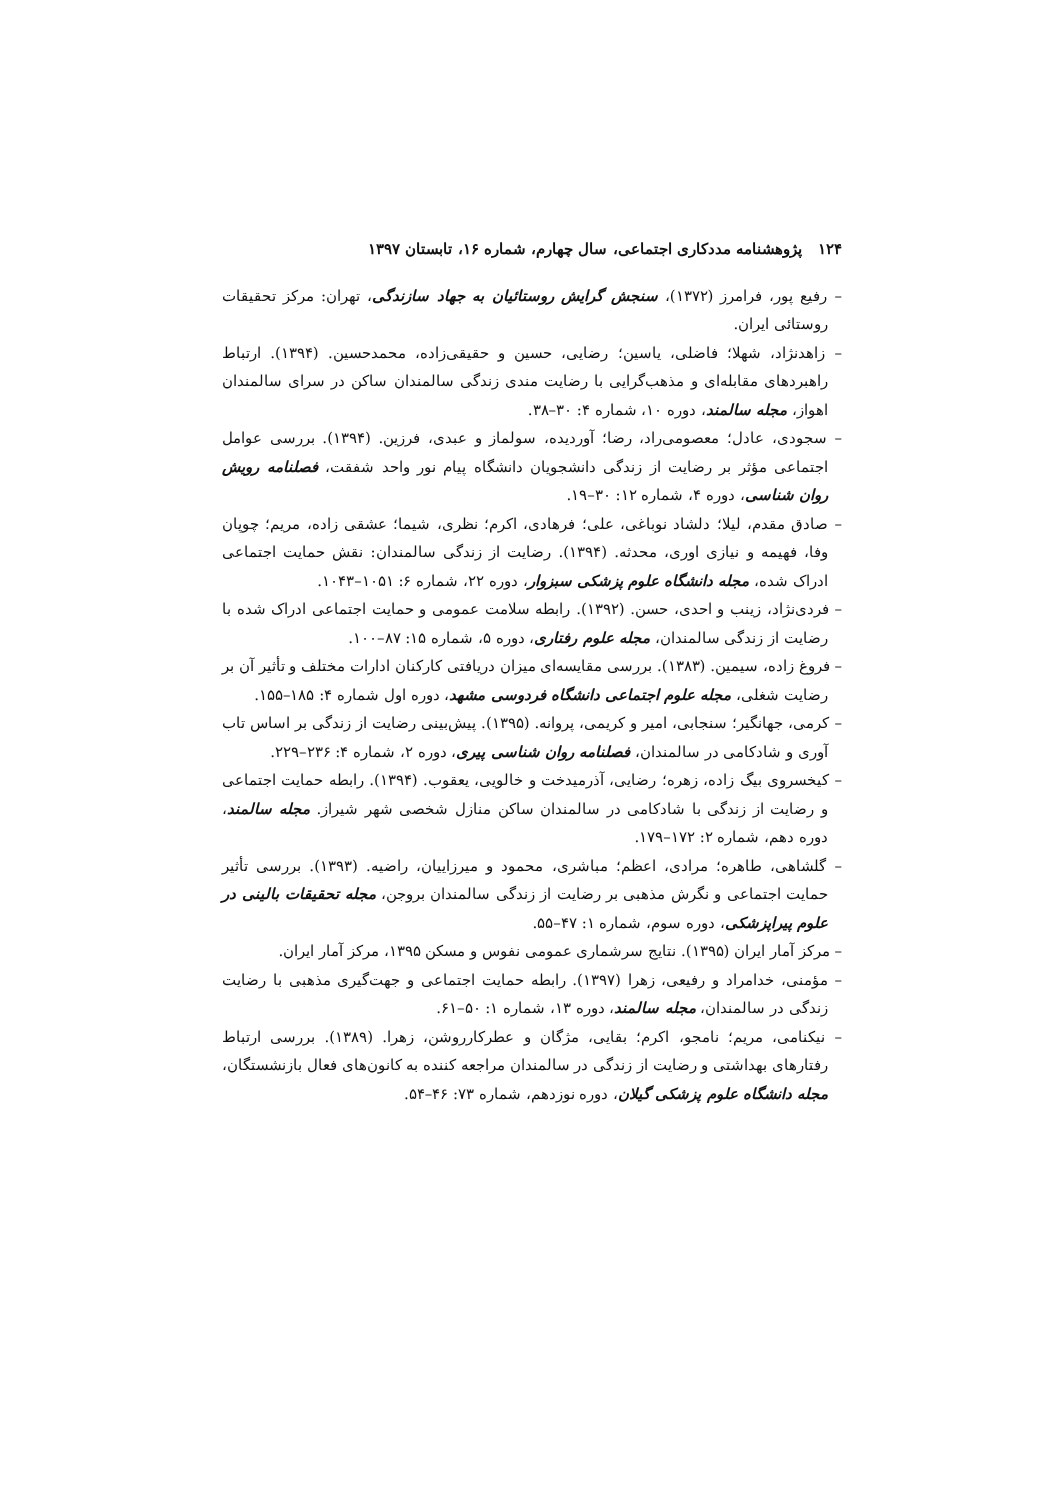۱۲۴پژوهشنامه مددکاری اجتماعی، سال چهارم، شماره ۱۶، تابستان ۱۳۹۷
– رفیع پور، فرامرز (۱۳۷۲)، سنجش گرایش روستائیان به جهاد سازندگی، تهران: مرکز تحقیقات روستائی ایران.
– زاهدنژاد، شهلا؛ فاضلی، یاسین؛ رضایی، حسین و حقیقی‌زاده، محمدحسین. (۱۳۹۴). ارتباط راهبردهای مقابله‌ای و مذهب‌گرایی با رضایت مندی زندگی سالمندان ساکن در سرای سالمندان اهواز، مجله سالمند، دوره ۱۰، شماره ۴: ۳۰–۳۸.
– سجودی، عادل؛ معصومی‌راد، رضا؛ آوردیده، سولماز و عبدی، فرزین. (۱۳۹۴). بررسی عوامل اجتماعی مؤثر بر رضایت از زندگی دانشجویان دانشگاه پیام نور واحد شفقت، فصلنامه رویش روان شناسی، دوره ۴، شماره ۱۲: ۳۰–۱۹.
– صادق مقدم، لیلا؛ دلشاد نوباغی، علی؛ فرهادی، اکرم؛ نظری، شیما؛ عشقی زاده، مریم؛ چوپان وفا، فهیمه و نیازی اوری، محدثه. (۱۳۹۴). رضایت از زندگی سالمندان: نقش حمایت اجتماعی ادراک شده، مجله دانشگاه علوم پزشکی سبزوار، دوره ۲۲، شماره ۶: ۱۰۵۱–۱۰۴۳.
– فردی‌نژاد، زینب و احدی، حسن. (۱۳۹۲). رابطه سلامت عمومی و حمایت اجتماعی ادراک شده با رضایت از زندگی سالمندان، مجله علوم رفتاری، دوره ۵، شماره ۱۵: ۸۷–۱۰۰.
– فروغ زاده، سیمین. (۱۳۸۳). بررسی مقایسه‌ای میزان دریافتی کارکنان ادارات مختلف و تأثیر آن بر رضایت شغلی، مجله علوم اجتماعی دانشگاه فردوسی مشهد، دوره اول شماره ۴: ۱۸۵–۱۵۵.
– کرمی، جهانگیر؛ سنجابی، امیر و کریمی، پروانه. (۱۳۹۵). پیش‌بینی رضایت از زندگی بر اساس تاب آوری و شادکامی در سالمندان، فصلنامه روان شناسی پیری، دوره ۲، شماره ۴: ۲۳۶–۲۲۹.
– کیخسروی بیگ زاده، زهره؛ رضایی، آذرمیدخت و خالویی، یعقوب. (۱۳۹۴). رابطه حمایت اجتماعی و رضایت از زندگی با شادکامی در سالمندان ساکن منازل شخصی شهر شیراز. مجله سالمند، دوره دهم، شماره ۲: ۱۷۲–۱۷۹.
– گلشاهی، طاهره؛ مرادی، اعظم؛ مباشری، محمود و میرزاییان، راضیه. (۱۳۹۳). بررسی تأثیر حمایت اجتماعی و نگرش مذهبی بر رضایت از زندگی سالمندان بروجن، مجله تحقیقات بالینی در علوم پیراپزشکی، دوره سوم، شماره ۱: ۴۷–۵۵.
– مرکز آمار ایران (۱۳۹۵). نتایج سرشماری عمومی نفوس و مسکن ۱۳۹۵، مرکز آمار ایران.
– مؤمنی، خدامراد و رفیعی، زهرا (۱۳۹۷). رابطه حمایت اجتماعی و جهت‌گیری مذهبی با رضایت زندگی در سالمندان، مجله سالمند، دوره ۱۳، شماره ۱: ۵۰–۶۱.
– نیکنامی، مریم؛ نامجو، اکرم؛ بقایی، مژگان و عطرکارروشن، زهرا. (۱۳۸۹). بررسی ارتباط رفتارهای بهداشتی و رضایت از زندگی در سالمندان مراجعه کننده به کانون‌های فعال بازنشستگان، مجله دانشگاه علوم پزشکی گیلان، دوره نوزدهم، شماره ۷۳: ۴۶–۵۴.